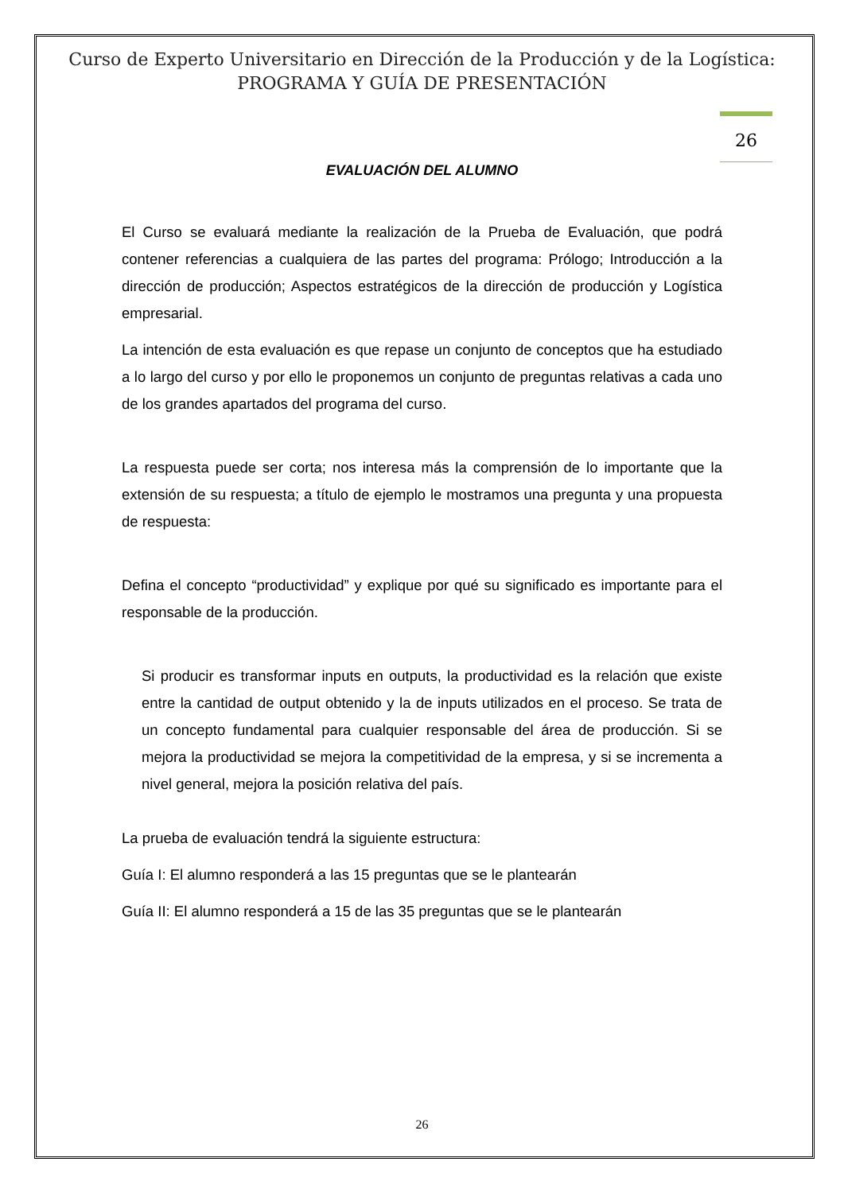Curso de Experto Universitario en Dirección de la Producción y de la Logística:
PROGRAMA Y GUÍA DE PRESENTACIÓN
26
EVALUACIÓN DEL ALUMNO
El Curso se evaluará mediante la realización de la Prueba de Evaluación, que podrá contener referencias a cualquiera de las partes del programa: Prólogo; Introducción a la dirección de producción; Aspectos estratégicos de la dirección de producción y Logística empresarial.
La intención de esta evaluación es que repase un conjunto de conceptos que ha estudiado a lo largo del curso y por ello le proponemos un conjunto de preguntas relativas a cada uno de los grandes apartados del programa del curso.
La respuesta puede ser corta; nos interesa más la comprensión de lo importante que la extensión de su respuesta; a título de ejemplo le mostramos una pregunta y una propuesta de respuesta:
Defina el concepto “productividad” y explique por qué su significado es importante para el responsable de la producción.
Si producir es transformar inputs en outputs, la productividad es la relación que existe entre la cantidad de output obtenido y la de inputs utilizados en el proceso. Se trata de un concepto fundamental para cualquier responsable del área de producción. Si se mejora la productividad se mejora la competitividad de la empresa, y si se incrementa a nivel general, mejora la posición relativa del país.
La prueba de evaluación tendrá la siguiente estructura:
Guía I: El alumno responderá a las 15 preguntas que se le plantearán
Guía II: El alumno responderá a 15 de las 35 preguntas que se le plantearán
26